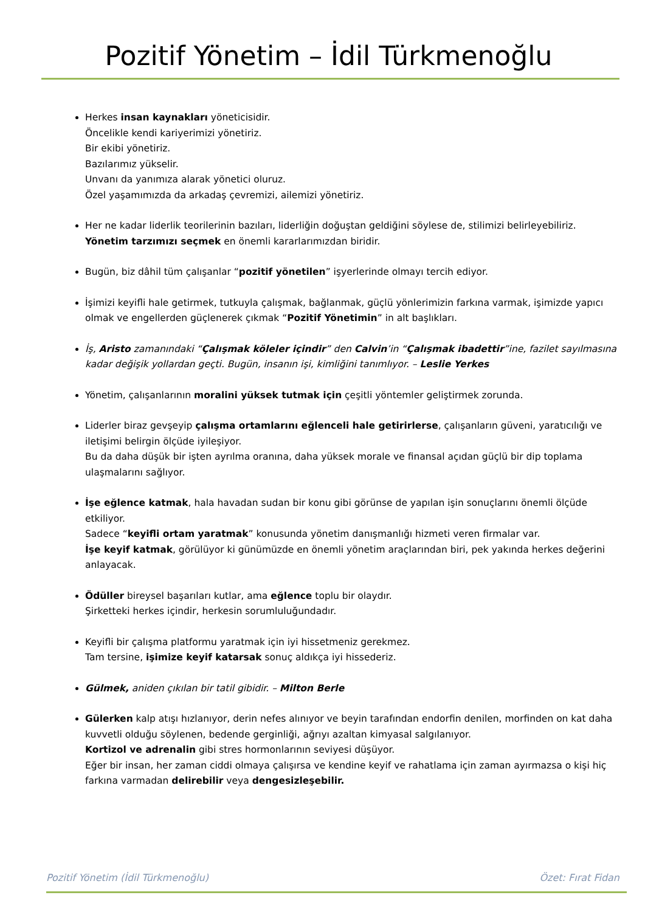Pozitif Yönetim – İdil Türkmenoğlu
Herkes insan kaynakları yöneticisidir.
Öncelikle kendi kariyerimizi yönetiriz.
Bir ekibi yönetiriz.
Bazılarımız yükselir.
Unvanı da yanımıza alarak yönetici oluruz.
Özel yaşamımızda da arkadaş çevremizi, ailemizi yönetiriz.
Her ne kadar liderlik teorilerinin bazıları, liderliğin doğuştan geldiğini söylese de, stilimizi belirleyebiliriz. Yönetim tarzımızı seçmek en önemli kararlarımızdan biridir.
Bugün, biz dâhil tüm çalışanlar “pozitif yönetilen” işyerlerinde olmayı tercih ediyor.
İşimizi keyifli hale getirmek, tutkuyla çalışmak, bağlanmak, güçlü yönlerimizin farkına varmak, işimizde yapıcı olmak ve engellerden güçlenerek çıkmak “Pozitif Yönetimin” in alt başlıkları.
İş, Aristo zamanındaki “Çalışmak köleler içindir” den Calvin’in “Çalışmak ibadettir”ine, fazilet sayılmasına kadar değişik yollardan geçti. Bugün, insanın işi, kimliğini tanımlıyor. – Leslie Yerkes
Yönetim, çalışanlarının moralini yüksek tutmak için çeşitli yöntemler geliştirmek zorunda.
Liderler biraz gevşeyip çalışma ortamlarını eğlenceli hale getirirlerse, çalışanların güveni, yaratıcılığı ve iletişimi belirgin ölçüde iyileşiyor.
Bu da daha düşük bir işten ayrılma oranına, daha yüksek morale ve finansal açıdan güçlü bir dip toplama ulaşmalarını sağlıyor.
İşe eğlence katmak, hala havadan sudan bir konu gibi görünse de yapılan işin sonuçlarını önemli ölçüde etkiliyor.
Sadece “keyifli ortam yaratmak” konusunda yönetim danışmanlığı hizmeti veren firmalar var.
İşe keyif katmak, görülüyor ki günümüzde en önemli yönetim araçlarından biri, pek yakında herkes değerini anlayacak.
Ödüller bireysel başarıları kutlar, ama eğlence toplu bir olaydır.
Şirketteki herkes içindir, herkesin sorumluluğundadır.
Keyifli bir çalışma platformu yaratmak için iyi hissetmeniz gerekmez.
Tam tersine, işimize keyif katarsak sonuç aldıkça iyi hissederiz.
Gülmek, aniden çıkılan bir tatil gibidir. – Milton Berle
Gülerken kalp atışı hızlanıyor, derin nefes alınıyor ve beyin tarafından endorfin denilen, morfinden on kat daha kuvvetli olduğu söylenen, bedende gerginliği, ağrıyı azaltan kimyasal salgılanıyor.
Kortizol ve adrenalin gibi stres hormonlarının seviyesi düşüyor.
Eğer bir insan, her zaman ciddi olmaya çalışırsa ve kendine keyif ve rahatlama için zaman ayırmazsa o kişi hiç farkına varmadan delirebilir veya dengesizleşebilir.
Pozitif Yönetim (İdil Türkmenoğlu) Özet: Fırat Fidan